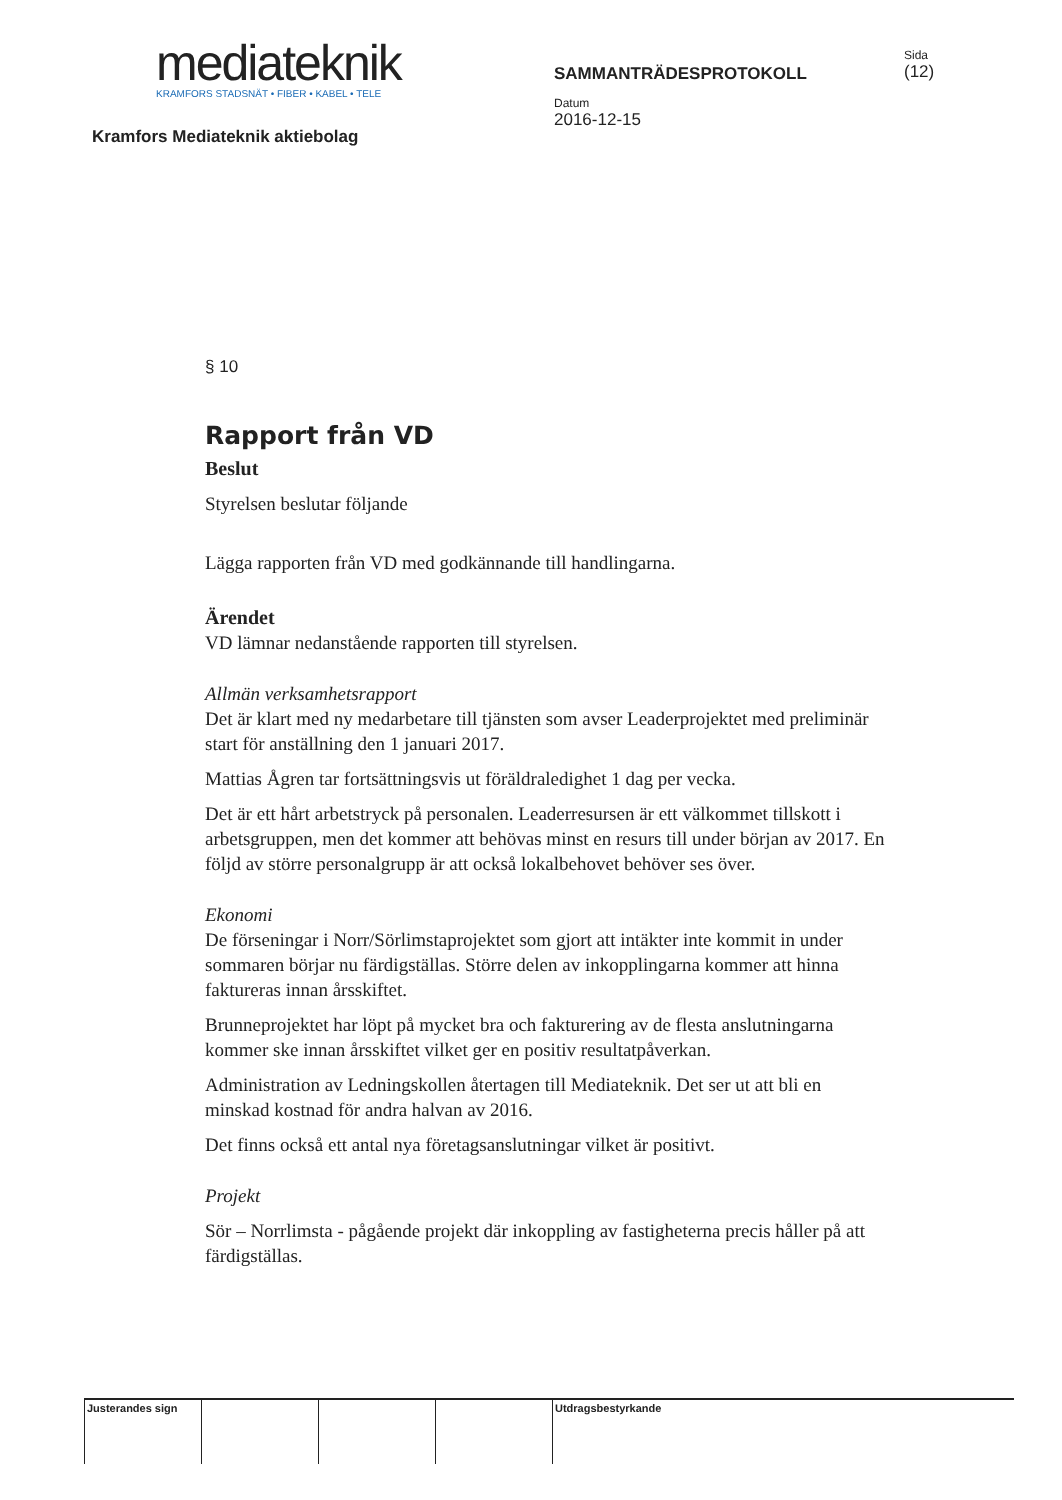mediateknik
KRAMFORS STADSNÄT • FIBER • KABEL • TELE
Kramfors Mediateknik aktiebolag
SAMMANTRÄDESPROTOKOLL
Datum
2016-12-15
Sida
(12)
§ 10
Rapport från VD
Beslut
Styrelsen beslutar följande
Lägga rapporten från VD med godkännande till handlingarna.
Ärendet
VD lämnar nedanstående rapporten till styrelsen.
Allmän verksamhetsrapport
Det är klart med ny medarbetare till tjänsten som avser Leaderprojektet med preliminär start för anställning den 1 januari 2017.
Mattias Ågren tar fortsättningsvis ut föräldraledighet 1 dag per vecka.
Det är ett hårt arbetstryck på personalen. Leaderresursen är ett välkommet tillskott i arbetsgruppen, men det kommer att behövas minst en resurs till under början av 2017. En följd av större personalgrupp är att också lokalbehovet behöver ses över.
Ekonomi
De förseningar i Norr/Sörlimstaprojektet som gjort att intäkter inte kommit in under sommaren börjar nu färdigställas. Större delen av inkopplingarna kommer att hinna faktureras innan årsskiftet.
Brunneprojektet har löpt på mycket bra och fakturering av de flesta anslutningarna kommer ske innan årsskiftet vilket ger en positiv resultatpåverkan.
Administration av Ledningskollen återtagen till Mediateknik. Det ser ut att bli en minskad kostnad för andra halvan av 2016.
Det finns också ett antal nya företagsanslutningar vilket är positivt.
Projekt
Sör – Norrlimsta - pågående projekt där inkoppling av fastigheterna precis håller på att färdigställas.
Justerandes sign Utdragsbestyrkande